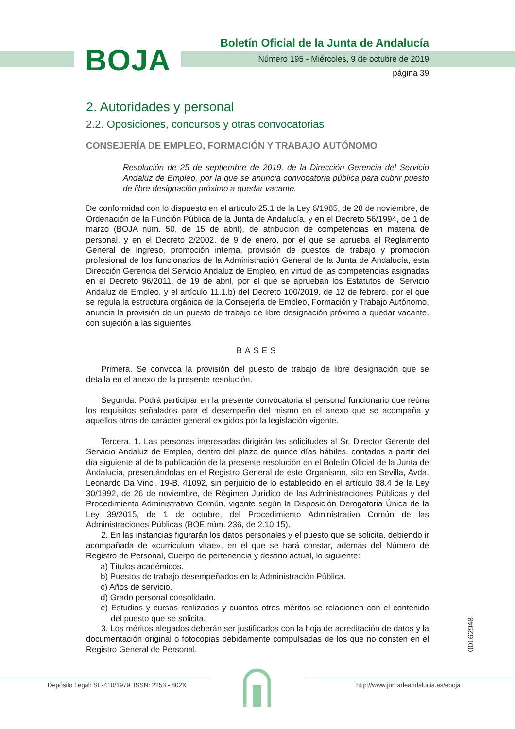BOJA
Boletín Oficial de la Junta de Andalucía
Número 195 - Miércoles, 9 de octubre de 2019
página 39
2. Autoridades y personal
2.2. Oposiciones, concursos y otras convocatorias
CONSEJERÍA DE EMPLEO, FORMACIÓN Y TRABAJO AUTÓNOMO
Resolución de 25 de septiembre de 2019, de la Dirección Gerencia del Servicio Andaluz de Empleo, por la que se anuncia convocatoria pública para cubrir puesto de libre designación próximo a quedar vacante.
De conformidad con lo dispuesto en el artículo 25.1 de la Ley 6/1985, de 28 de noviembre, de Ordenación de la Función Pública de la Junta de Andalucía, y en el Decreto 56/1994, de 1 de marzo (BOJA núm. 50, de 15 de abril), de atribución de competencias en materia de personal, y en el Decreto 2/2002, de 9 de enero, por el que se aprueba el Reglamento General de Ingreso, promoción interna, provisión de puestos de trabajo y promoción profesional de los funcionarios de la Administración General de la Junta de Andalucía, esta Dirección Gerencia del Servicio Andaluz de Empleo, en virtud de las competencias asignadas en el Decreto 96/2011, de 19 de abril, por el que se aprueban los Estatutos del Servicio Andaluz de Empleo, y el artículo 11.1.b) del Decreto 100/2019, de 12 de febrero, por el que se regula la estructura orgánica de la Consejería de Empleo, Formación y Trabajo Autónomo, anuncia la provisión de un puesto de trabajo de libre designación próximo a quedar vacante, con sujeción a las siguientes
BASES
Primera. Se convoca la provisión del puesto de trabajo de libre designación que se detalla en el anexo de la presente resolución.
Segunda. Podrá participar en la presente convocatoria el personal funcionario que reúna los requisitos señalados para el desempeño del mismo en el anexo que se acompaña y aquellos otros de carácter general exigidos por la legislación vigente.
Tercera. 1. Las personas interesadas dirigirán las solicitudes al Sr. Director Gerente del Servicio Andaluz de Empleo, dentro del plazo de quince días hábiles, contados a partir del día siguiente al de la publicación de la presente resolución en el Boletín Oficial de la Junta de Andalucía, presentándolas en el Registro General de este Organismo, sito en Sevilla, Avda. Leonardo Da Vinci, 19-B. 41092, sin perjuicio de lo establecido en el artículo 38.4 de la Ley 30/1992, de 26 de noviembre, de Régimen Jurídico de las Administraciones Públicas y del Procedimiento Administrativo Común, vigente según la Disposición Derogatoria Única de la Ley 39/2015, de 1 de octubre, del Procedimiento Administrativo Común de las Administraciones Públicas (BOE núm. 236, de 2.10.15).
2. En las instancias figurarán los datos personales y el puesto que se solicita, debiendo ir acompañada de «curriculum vitae», en el que se hará constar, además del Número de Registro de Personal, Cuerpo de pertenencia y destino actual, lo siguiente:
a) Títulos académicos.
b) Puestos de trabajo desempeñados en la Administración Pública.
c) Años de servicio.
d) Grado personal consolidado.
e) Estudios y cursos realizados y cuantos otros méritos se relacionen con el contenido del puesto que se solicita.
3. Los méritos alegados deberán ser justificados con la hoja de acreditación de datos y la documentación original o fotocopias debidamente compulsadas de los que no consten en el Registro General de Personal.
00162948
Depósito Legal: SE-410/1979. ISSN: 2253 - 802X http://www.juntadeandalucia.es/eboja